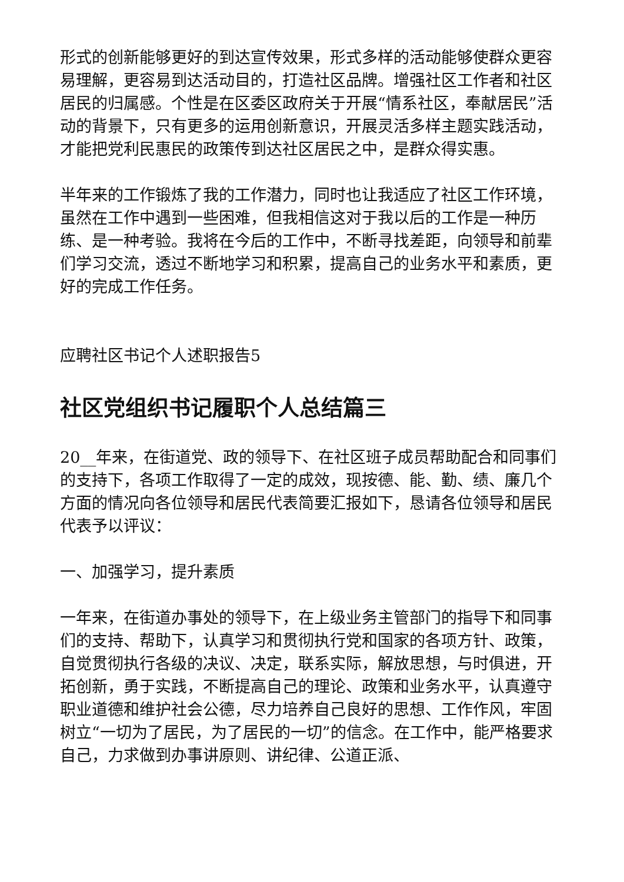形式的创新能够更好的到达宣传效果，形式多样的活动能够使群众更容易理解，更容易到达活动目的，打造社区品牌。增强社区工作者和社区居民的归属感。个性是在区委区政府关于开展“情系社区，奉献居民”活动的背景下，只有更多的运用创新意识，开展灵活多样主题实践活动，才能把党利民惠民的政策传到达社区居民之中，是群众得实惠。
半年来的工作锻炼了我的工作潜力，同时也让我适应了社区工作环境，虽然在工作中遇到一些困难，但我相信这对于我以后的工作是一种历练、是一种考验。我将在今后的工作中，不断寻找差距，向领导和前辈们学习交流，透过不断地学习和积累，提高自己的业务水平和素质，更好的完成工作任务。
应聘社区书记个人述职报告5
社区党组织书记履职个人总结篇三
20__年来，在街道党、政的领导下、在社区班子成员帮助配合和同事们的支持下，各项工作取得了一定的成效，现按德、能、勤、绩、廉几个方面的情况向各位领导和居民代表简要汇报如下，恳请各位领导和居民代表予以评议：
一、加强学习，提升素质
一年来，在街道办事处的领导下，在上级业务主管部门的指导下和同事们的支持、帮助下，认真学习和贯彻执行党和国家的各项方针、政策，自觉贯彻执行各级的决议、决定，联系实际，解放思想，与时俱进，开拓创新，勇于实践，不断提高自己的理论、政策和业务水平，认真遵守职业道德和维护社会公德，尽力培养自己良好的思想、工作作风，牢固树立“一切为了居民，为了居民的一切”的信念。在工作中，能严格要求自己，力求做到办事讲原则、讲纪律、公道正派、